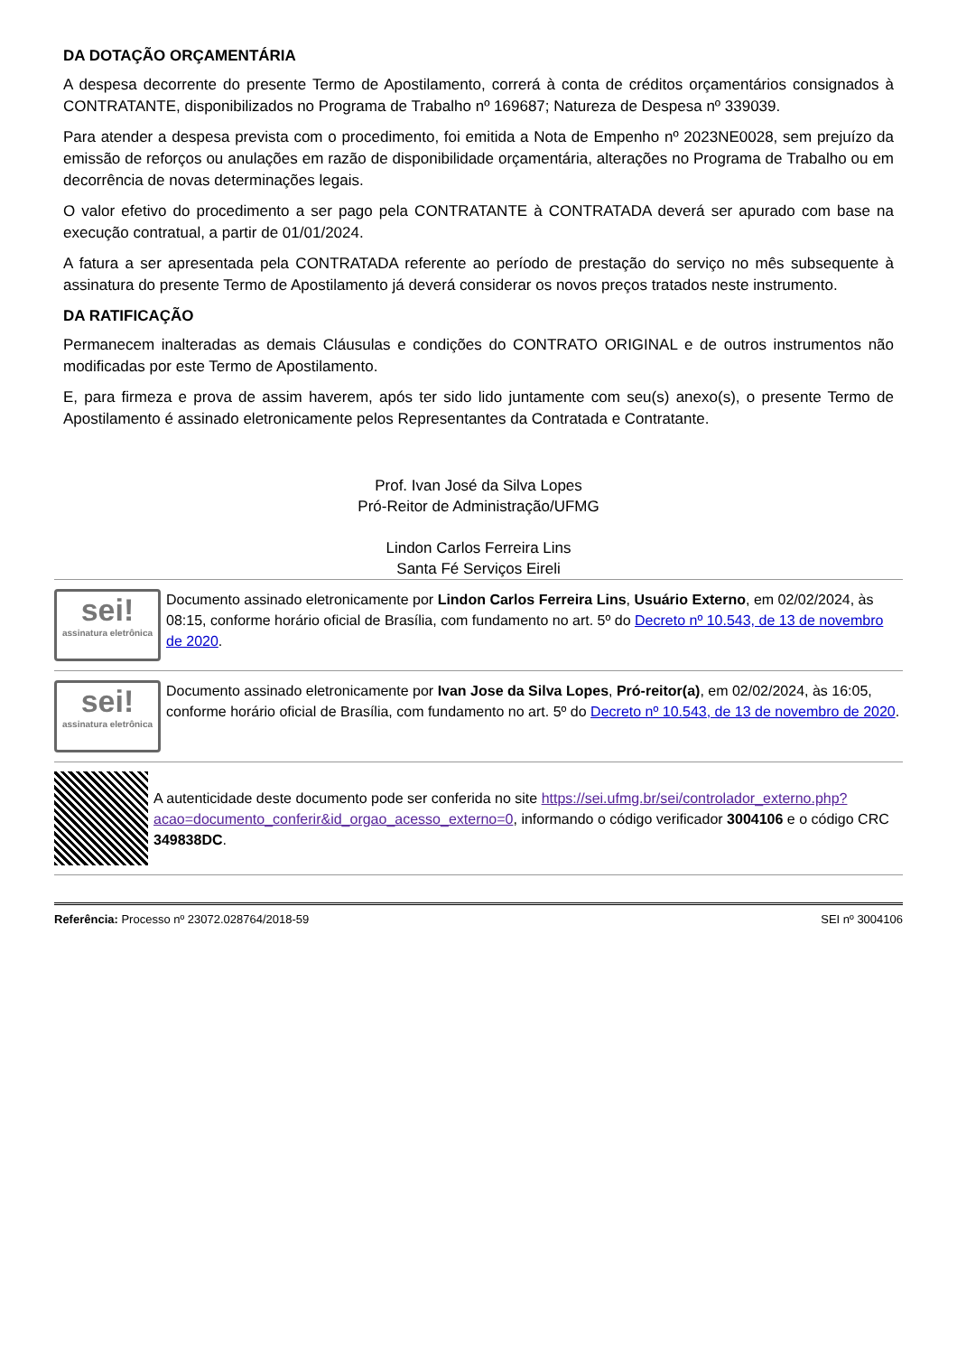DA DOTAÇÃO ORÇAMENTÁRIA
A despesa decorrente do presente Termo de Apostilamento, correrá à conta de créditos orçamentários consignados à CONTRATANTE, disponibilizados no Programa de Trabalho nº 169687; Natureza de Despesa nº 339039.
Para atender a despesa prevista com o procedimento, foi emitida a Nota de Empenho nº 2023NE0028, sem prejuízo da emissão de reforços ou anulações em razão de disponibilidade orçamentária, alterações no Programa de Trabalho ou em decorrência de novas determinações legais.
O valor efetivo do procedimento a ser pago pela CONTRATANTE à CONTRATADA deverá ser apurado com base na execução contratual, a partir de 01/01/2024.
A fatura a ser apresentada pela CONTRATADA referente ao período de prestação do serviço no mês subsequente à assinatura do presente Termo de Apostilamento já deverá considerar os novos preços tratados neste instrumento.
DA RATIFICAÇÃO
Permanecem inalteradas as demais Cláusulas e condições do CONTRATO ORIGINAL e de outros instrumentos não modificadas por este Termo de Apostilamento.
E, para firmeza e prova de assim haverem, após ter sido lido juntamente com seu(s) anexo(s), o presente Termo de Apostilamento é assinado eletronicamente pelos Representantes da Contratada e Contratante.
Prof. Ivan José da Silva Lopes
Pró-Reitor de Administração/UFMG
Lindon Carlos Ferreira Lins
Santa Fé Serviços Eireli
sei!
assinatura eletrônica
Documento assinado eletronicamente por Lindon Carlos Ferreira Lins, Usuário Externo, em 02/02/2024, às 08:15, conforme horário oficial de Brasília, com fundamento no art. 5º do Decreto nº 10.543, de 13 de novembro de 2020.
sei!
assinatura eletrônica
Documento assinado eletronicamente por Ivan Jose da Silva Lopes, Pró-reitor(a), em 02/02/2024, às 16:05, conforme horário oficial de Brasília, com fundamento no art. 5º do Decreto nº 10.543, de 13 de novembro de 2020.
A autenticidade deste documento pode ser conferida no site https://sei.ufmg.br/sei/controlador_externo.php?acao=documento_conferir&id_orgao_acesso_externo=0, informando o código verificador 3004106 e o código CRC 349838DC.
Referência: Processo nº 23072.028764/2018-59 SEI nº 3004106